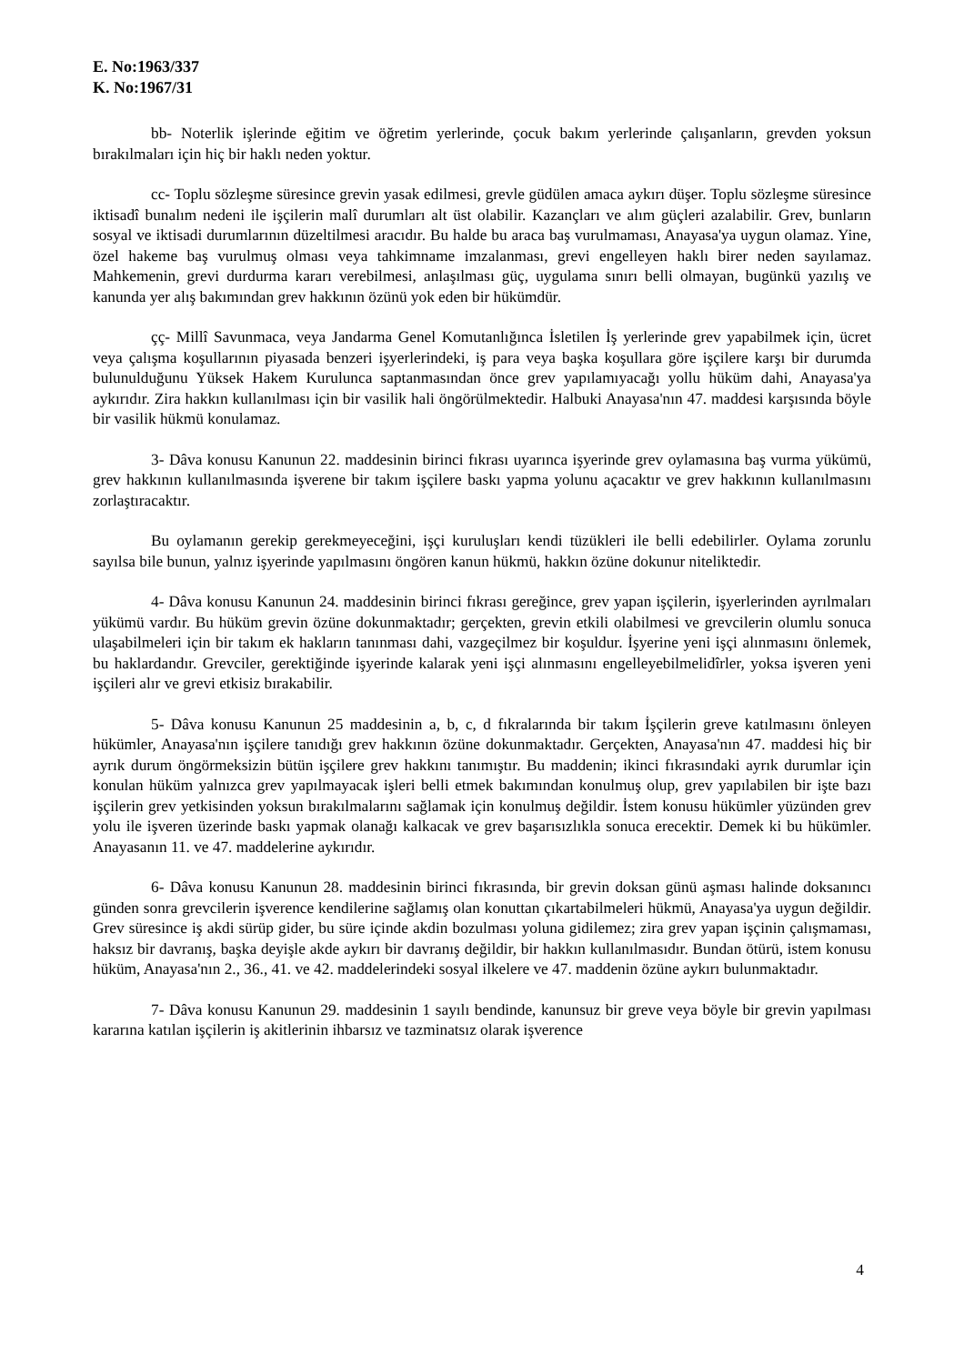E. No:1963/337
K. No:1967/31
bb- Noterlik işlerinde eğitim ve öğretim yerlerinde, çocuk bakım yerlerinde çalışanların, grevden yoksun bırakılmaları için hiç bir haklı neden yoktur.
cc- Toplu sözleşme süresince grevin yasak edilmesi, grevle güdülen amaca aykırı düşer. Toplu sözleşme süresince iktisadî bunalım nedeni ile işçilerin malî durumları alt üst olabilir. Kazançları ve alım güçleri azalabilir. Grev, bunların sosyal ve iktisadi durumlarının düzeltilmesi aracıdır. Bu halde bu araca baş vurulmaması, Anayasa'ya uygun olamaz. Yine, özel hakeme baş vurulmuş olması veya tahkimname imzalanması, grevi engelleyen haklı birer neden sayılamaz. Mahkemenin, grevi durdurma kararı verebilmesi, anlaşılması güç, uygulama sınırı belli olmayan, bugünkü yazılış ve kanunda yer alış bakımından grev hakkının özünü yok eden bir hükümdür.
çç- Millî Savunmaca, veya Jandarma Genel Komutanlığınca İsletilen İş yerlerinde grev yapabilmek için, ücret veya çalışma koşullarının piyasada benzeri işyerlerindeki, iş para veya başka koşullara göre işçilere karşı bir durumda bulunulduğunu Yüksek Hakem Kurulunca saptanmasından önce grev yapılamıyacağı yollu hüküm dahi, Anayasa'ya aykırıdır. Zira hakkın kullanılması için bir vasilik hali öngörülmektedir. Halbuki Anayasa'nın 47. maddesi karşısında böyle bir vasilik hükmü konulamaz.
3- Dâva konusu Kanunun 22. maddesinin birinci fıkrası uyarınca işyerinde grev oylamasına baş vurma yükümü, grev hakkının kullanılmasında işverene bir takım işçilere baskı yapma yolunu açacaktır ve grev hakkının kullanılmasını zorlaştıracaktır.
Bu oylamanın gerekip gerekmeyeceğini, işçi kuruluşları kendi tüzükleri ile belli edebilirler. Oylama zorunlu sayılsa bile bunun, yalnız işyerinde yapılmasını öngören kanun hükmü, hakkın özüne dokunur niteliktedir.
4- Dâva konusu Kanunun 24. maddesinin birinci fıkrası gereğince, grev yapan işçilerin, işyerlerinden ayrılmaları yükümü vardır. Bu hüküm grevin özüne dokunmaktadır; gerçekten, grevin etkili olabilmesi ve grevcilerin olumlu sonuca ulaşabilmeleri için bir takım ek hakların tanınması dahi, vazgeçilmez bir koşuldur. İşyerine yeni işçi alınmasını önlemek, bu haklardandır. Grevciler, gerektiğinde işyerinde kalarak yeni işçi alınmasını engelleyebilmelidîrler, yoksa işveren yeni işçileri alır ve grevi etkisiz bırakabilir.
5- Dâva konusu Kanunun 25 maddesinin a, b, c, d fıkralarında bir takım İşçilerin greve katılmasını önleyen hükümler, Anayasa'nın işçilere tanıdığı grev hakkının özüne dokunmaktadır. Gerçekten, Anayasa'nın 47. maddesi hiç bir ayrık durum öngörmeksizin bütün işçilere grev hakkını tanımıştır. Bu maddenin; ikinci fıkrasındaki ayrık durumlar için konulan hüküm yalnızca grev yapılmayacak işleri belli etmek bakımından konulmuş olup, grev yapılabilen bir işte bazı işçilerin grev yetkisinden yoksun bırakılmalarını sağlamak için konulmuş değildir. İstem konusu hükümler yüzünden grev yolu ile işveren üzerinde baskı yapmak olanağı kalkacak ve grev başarısızlıkla sonuca erecektir. Demek ki bu hükümler. Anayasanın 11. ve 47. maddelerine aykırıdır.
6- Dâva konusu Kanunun 28. maddesinin birinci fıkrasında, bir grevin doksan günü aşması halinde doksanıncı günden sonra grevcilerin işverence kendilerine sağlamış olan konuttan çıkartabilmeleri hükmü, Anayasa'ya uygun değildir. Grev süresince iş akdi sürüp gider, bu süre içinde akdin bozulması yoluna gidilemez; zira grev yapan işçinin çalışmaması, haksız bir davranış, başka deyişle akde aykırı bir davranış değildir, bir hakkın kullanılmasıdır. Bundan ötürü, istem konusu hüküm, Anayasa'nın 2., 36., 41. ve 42. maddelerindeki sosyal ilkelere ve 47. maddenin özüne aykırı bulunmaktadır.
7- Dâva konusu Kanunun 29. maddesinin 1 sayılı bendinde, kanunsuz bir greve veya böyle bir grevin yapılması kararına katılan işçilerin iş akitlerinin ihbarsız ve tazminatsız olarak işverence
4